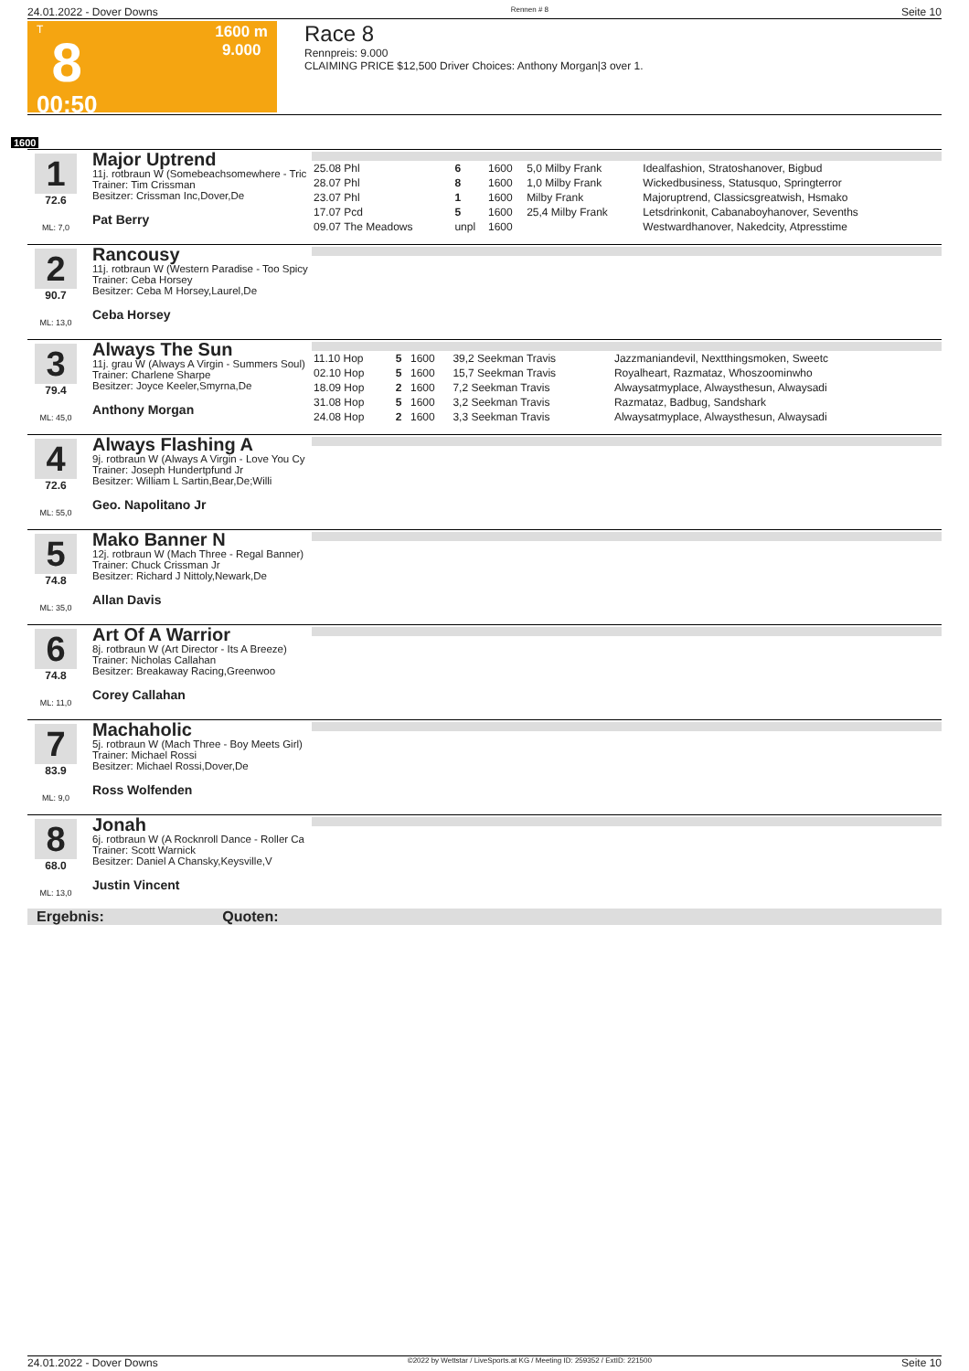24.01.2022 - Dover Downs Rennen # 8 Seite 10
T
8
00:50
1600 m
9.000
Race 8
Rennpreis: 9.000
CLAIMING PRICE $12,500 Driver Choices: Anthony Morgan|3 over 1.
1600
1
72.6
ML: 7,0
Major Uptrend
11j. rotbraun W (Somebeachsomewhere - Tric
Trainer: Tim Crissman
Besitzer: Crissman Inc,Dover,De
Pat Berry
| 25.08 Phl | 6 | 1600 | 5,0 Milby Frank | Idealfashion, Stratoshanover, Bigbud |
| 28.07 Phl | 8 | 1600 | 1,0 Milby Frank | Wickedbusiness, Statusquo, Springterror |
| 23.07 Phl | 1 | 1600 | Milby Frank | Majoruptrend, Classicsgreatwish, Hsmako |
| 17.07 Pcd | 5 | 1600 | 25,4 Milby Frank | Letsdrinkonit, Cabanaboyhanover, Sevenths |
| 09.07 The Meadows | unpl | 1600 | | Westwardhanover, Nakedcity, Atpresstime |
2
90.7
ML: 13,0
Rancousy
11j. rotbraun W (Western Paradise - Too Spicy
Trainer: Ceba Horsey
Besitzer: Ceba M Horsey,Laurel,De
Ceba Horsey
3
79.4
ML: 45,0
Always The Sun
11j. grau W (Always A Virgin - Summers Soul)
Trainer: Charlene Sharpe
Besitzer: Joyce Keeler,Smyrna,De
Anthony Morgan
| 11.10 Hop | 5 | 1600 | 39,2 Seekman Travis | Jazzmaniandevil, Nextthingsmoken, Sweetc |
| 02.10 Hop | 5 | 1600 | 15,7 Seekman Travis | Royalheart, Razmataz, Whoszoominwho |
| 18.09 Hop | 2 | 1600 | 7,2 Seekman Travis | Alwaysatmyplace, Alwaysthesun, Alwaysadi |
| 31.08 Hop | 5 | 1600 | 3,2 Seekman Travis | Razmataz, Badbug, Sandshark |
| 24.08 Hop | 2 | 1600 | 3,3 Seekman Travis | Alwaysatmyplace, Alwaysthesun, Alwaysadi |
4
72.6
ML: 55,0
Always Flashing A
9j. rotbraun W (Always A Virgin - Love You Cy
Trainer: Joseph Hundertpfund Jr
Besitzer: William L Sartin,Bear,De;Willi
Geo. Napolitano Jr
5
74.8
ML: 35,0
Mako Banner N
12j. rotbraun W (Mach Three - Regal Banner)
Trainer: Chuck Crissman Jr
Besitzer: Richard J Nittoly,Newark,De
Allan Davis
6
74.8
ML: 11,0
Art Of A Warrior
8j. rotbraun W (Art Director - Its A Breeze)
Trainer: Nicholas Callahan
Besitzer: Breakaway Racing,Greenwoo
Corey Callahan
7
83.9
ML: 9,0
Machaholic
5j. rotbraun W (Mach Three - Boy Meets Girl)
Trainer: Michael Rossi
Besitzer: Michael Rossi,Dover,De
Ross Wolfenden
8
68.0
ML: 13,0
Jonah
6j. rotbraun W (A Rocknroll Dance - Roller Ca
Trainer: Scott Warnick
Besitzer: Daniel A Chansky,Keysville,V
Justin Vincent
Ergebnis: Quoten:
24.01.2022 - Dover Downs ©2022 by Wettstar / LiveSports.at KG / Meeting ID: 259352 / ExtID: 221500 Seite 10